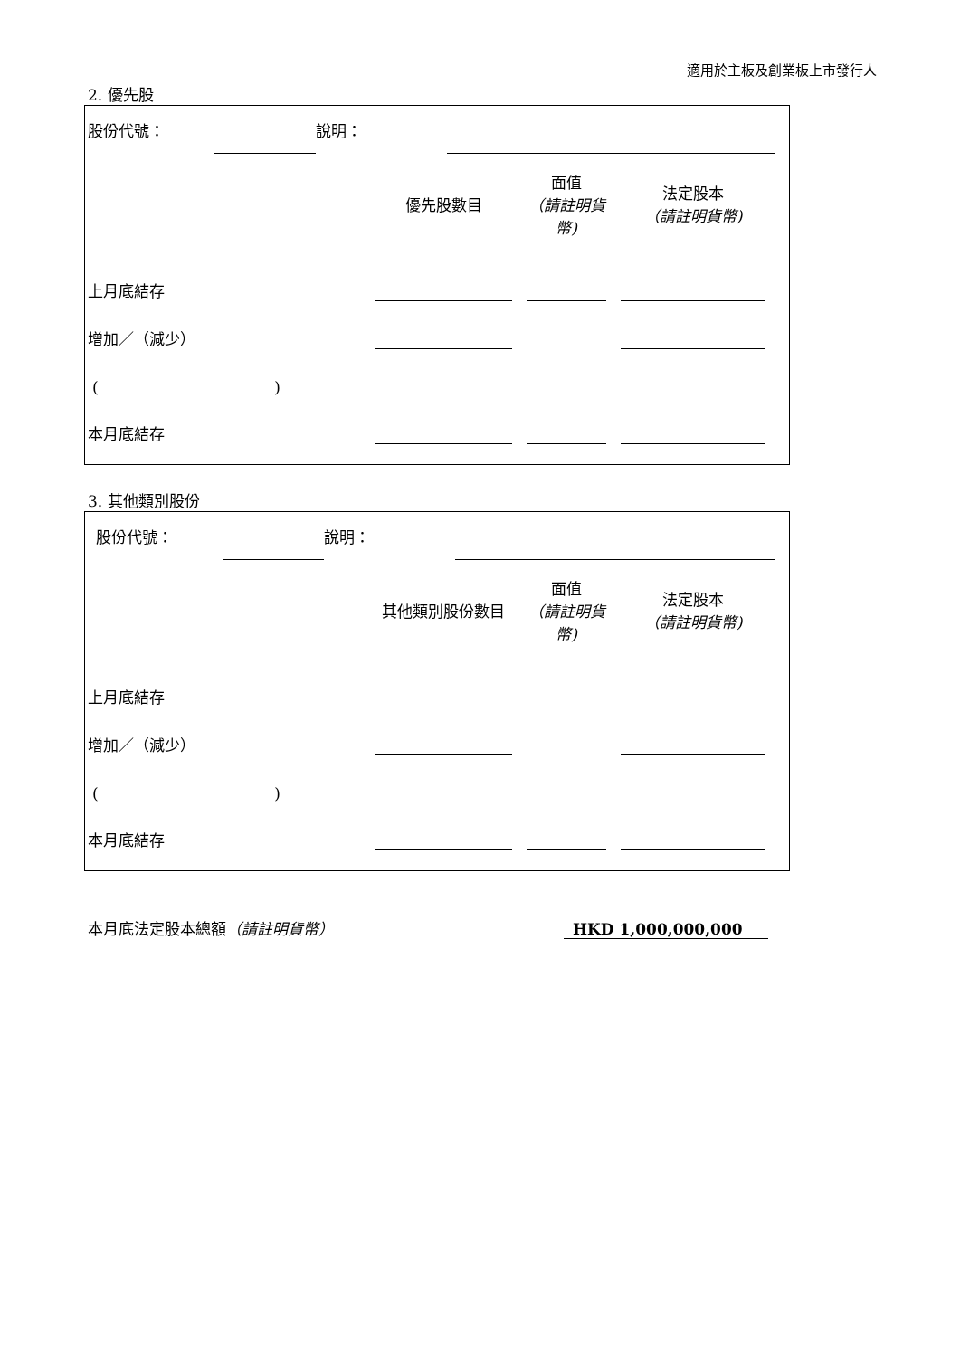適用於主板及創業板上市發行人
2. 優先股
| 股份代號： | | 說明： | | |
| | 優先股數目 | | 面值 （請註明貨幣) | | 法定股本 （請註明貨幣) | |
| 上月底結存 | | | | | | |
| 增加／（減少） | | | | | | |
| ( ) | | | | | | |
| 本月底結存 | | | | | | |
3. 其他類別股份
| 股份代號： | | 說明： | | |
| | 其他類別股份數目 | | 面值 （請註明貨幣) | | 法定股本 （請註明貨幣) | |
| 上月底結存 | | | | | | |
| 增加／（減少） | | | | | | |
| ( ) | | | | | | |
| 本月底結存 | | | | | | |
| 本月底法定股本總額 （請註明貨幣） | HKD 1,000,000,000 |